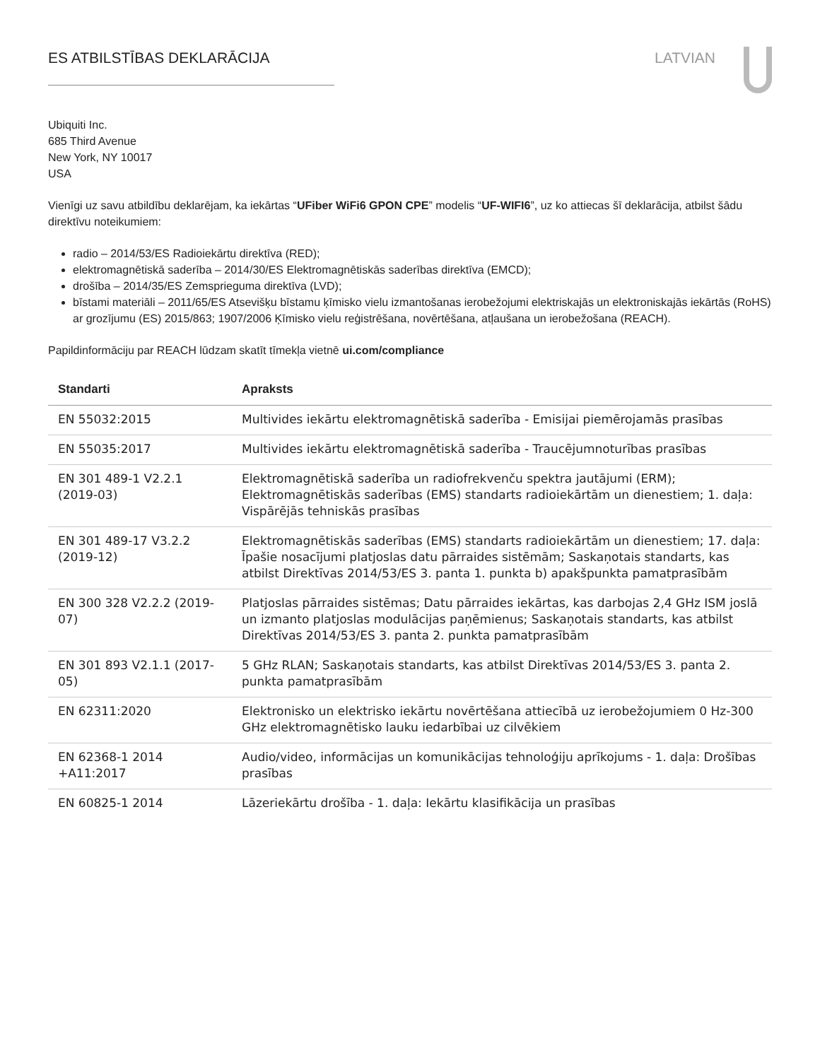ES ATBILSTĪBAS DEKLARĀCIJA LATVIAN
Ubiquiti Inc.
685 Third Avenue
New York, NY 10017
USA
Vienīgi uz savu atbildību deklarējam, ka iekārtas “UFiber WiFi6 GPON CPE” modelis “UF-WIFI6”, uz ko attiecas šī deklarācija, atbilst šādu direktīvu noteikumiem:
radio – 2014/53/ES Radioiekārtu direktīva (RED);
elektromagnētiskā saderība – 2014/30/ES Elektromagnētiskās saderības direktīva (EMCD);
drošība – 2014/35/ES Zemsprieguma direktīva (LVD);
bīstami materiāli – 2011/65/ES Atsevišķu bīstamu ķīmisko vielu izmantošanas ierobežojumi elektriskajās un elektroniskajās iekārtās (RoHS) ar grozījumu (ES) 2015/863; 1907/2006 Ķīmisko vielu reģistrēšana, novērtēšana, atļaušana un ierobežošana (REACH).
Papildinformāciju par REACH lūdzam skatīt tīmekļa vietnē ui.com/compliance
| Standarti | Apraksts |
| --- | --- |
| EN 55032:2015 | Multivides iekārtu elektromagnētiskā saderība - Emisijai piemērojamās prasības |
| EN 55035:2017 | Multivides iekārtu elektromagnētiskā saderība - Traucējumnoturības prasības |
| EN 301 489-1 V2.2.1 (2019-03) | Elektromagnētiskā saderība un radiofrekvenču spektra jautājumi (ERM); Elektromagnētiskās saderības (EMS) standarts radioiekārtām un dienestiem; 1. daļa: Vispārējās tehniskās prasības |
| EN 301 489-17 V3.2.2 (2019-12) | Elektromagnētiskās saderības (EMS) standarts radioiekārtām un dienestiem; 17. daļa: Īpašie nosacījumi platjoslas datu pārraides sistēmām; Saskaņotais standarts, kas atbilst Direktīvas 2014/53/ES 3. panta 1. punkta b) apakšpunkta pamatprasībām |
| EN 300 328 V2.2.2 (2019-07) | Platjoslas pārraides sistēmas; Datu pārraides iekārtas, kas darbojas 2,4 GHz ISM joslā un izmanto platjoslas modulācijas paņēmienus; Saskaņotais standarts, kas atbilst Direktīvas 2014/53/ES 3. panta 2. punkta pamatprasībām |
| EN 301 893 V2.1.1 (2017-05) | 5 GHz RLAN; Saskaņotais standarts, kas atbilst Direktīvas 2014/53/ES 3. panta 2. punkta pamatprasībām |
| EN 62311:2020 | Elektronisko un elektrisko iekārtu novērtēšana attiecībā uz ierobežojumiem 0 Hz-300 GHz elektromagnētisko lauku iedarbībai uz cilvēkiem |
| EN 62368-1 2014 +A11:2017 | Audio/video, informācijas un komunikācijas tehnoloģiju aprīkojums - 1. daļa: Drošības prasības |
| EN 60825-1 2014 | Lāzeriekārtu drošība - 1. daļa: Iekārtu klasifikācija un prasības |